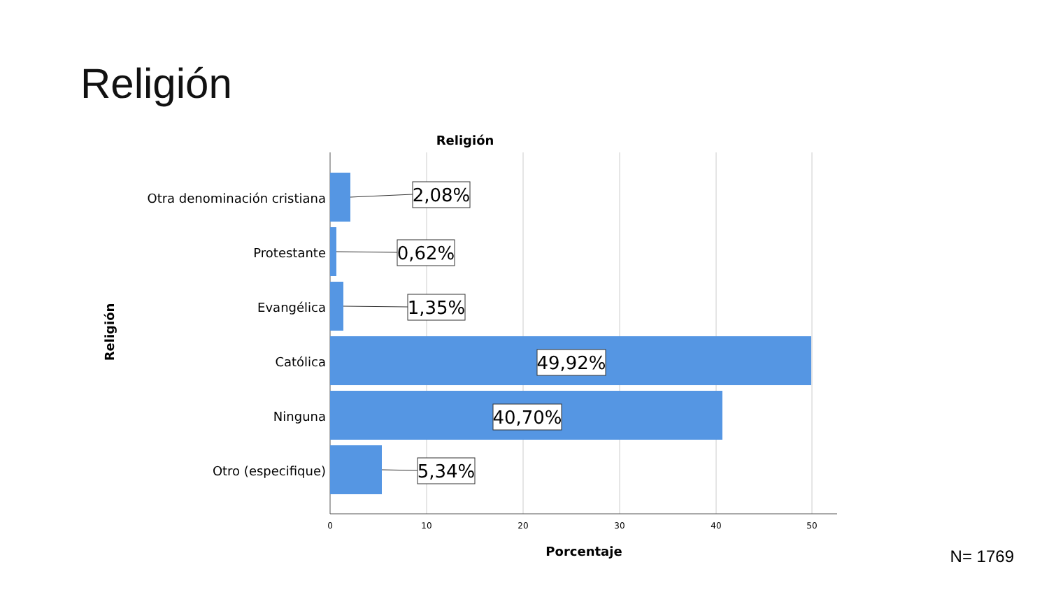Religión
Religión
Religión
Otra denominación cristiana
Protestante
Evangélica
Católica
Ninguna
Otro (especifique)
2,08%
0,62%
1,35%
49,92%
40,70%
5,34%
0
10
20
30
40
50
Porcentaje
N= 1769